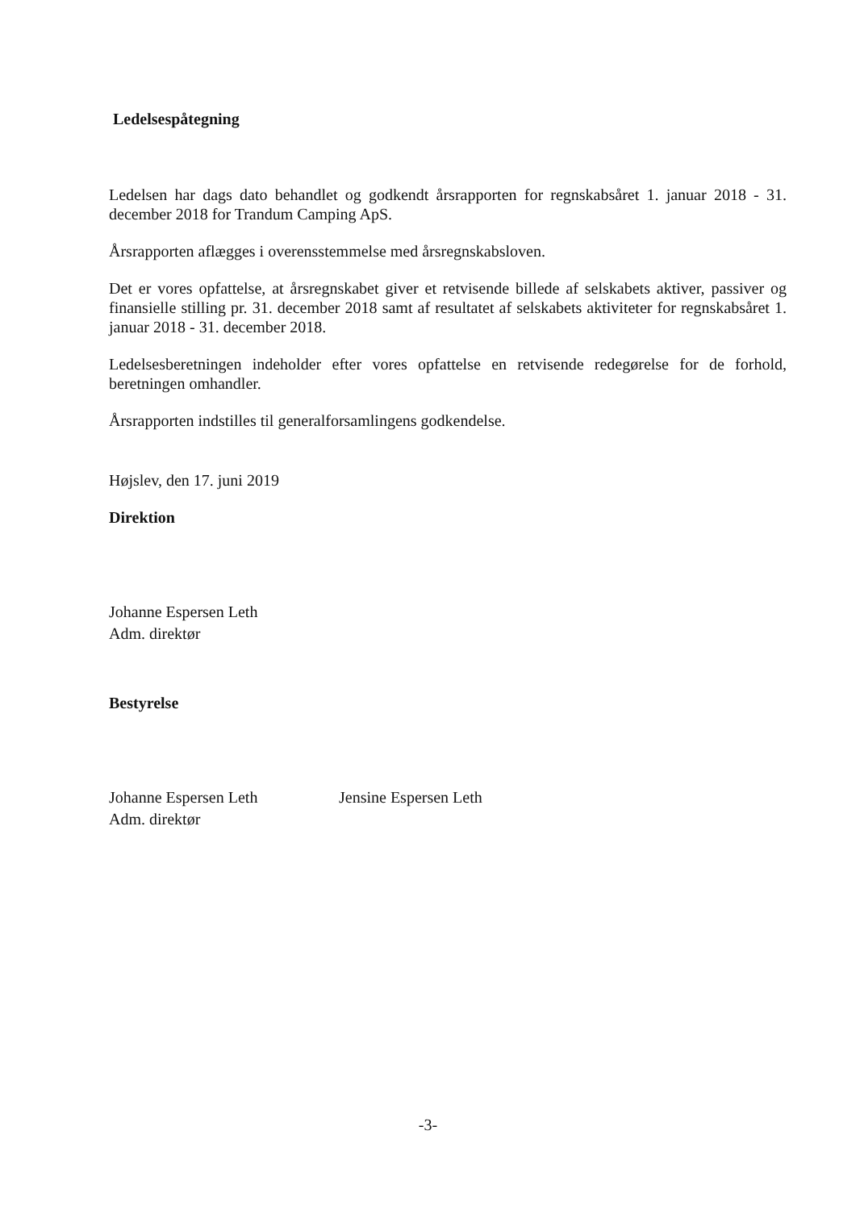Ledelsespåtegning
Ledelsen har dags dato behandlet og godkendt årsrapporten for regnskabsåret 1. januar 2018 - 31. december 2018 for Trandum Camping ApS.
Årsrapporten aflægges i overensstemmelse med årsregnskabsloven.
Det er vores opfattelse, at årsregnskabet giver et retvisende billede af selskabets aktiver, passiver og finansielle stilling pr. 31. december 2018 samt af resultatet af selskabets aktiviteter for regnskabsåret 1. januar 2018 - 31. december 2018.
Ledelsesberetningen indeholder efter vores opfattelse en retvisende redegørelse for de forhold, beretningen omhandler.
Årsrapporten indstilles til generalforsamlingens godkendelse.
Højslev, den 17. juni 2019
Direktion
Johanne Espersen Leth
Adm. direktør
Bestyrelse
Johanne Espersen Leth
Adm. direktør
Jensine Espersen Leth
-3-